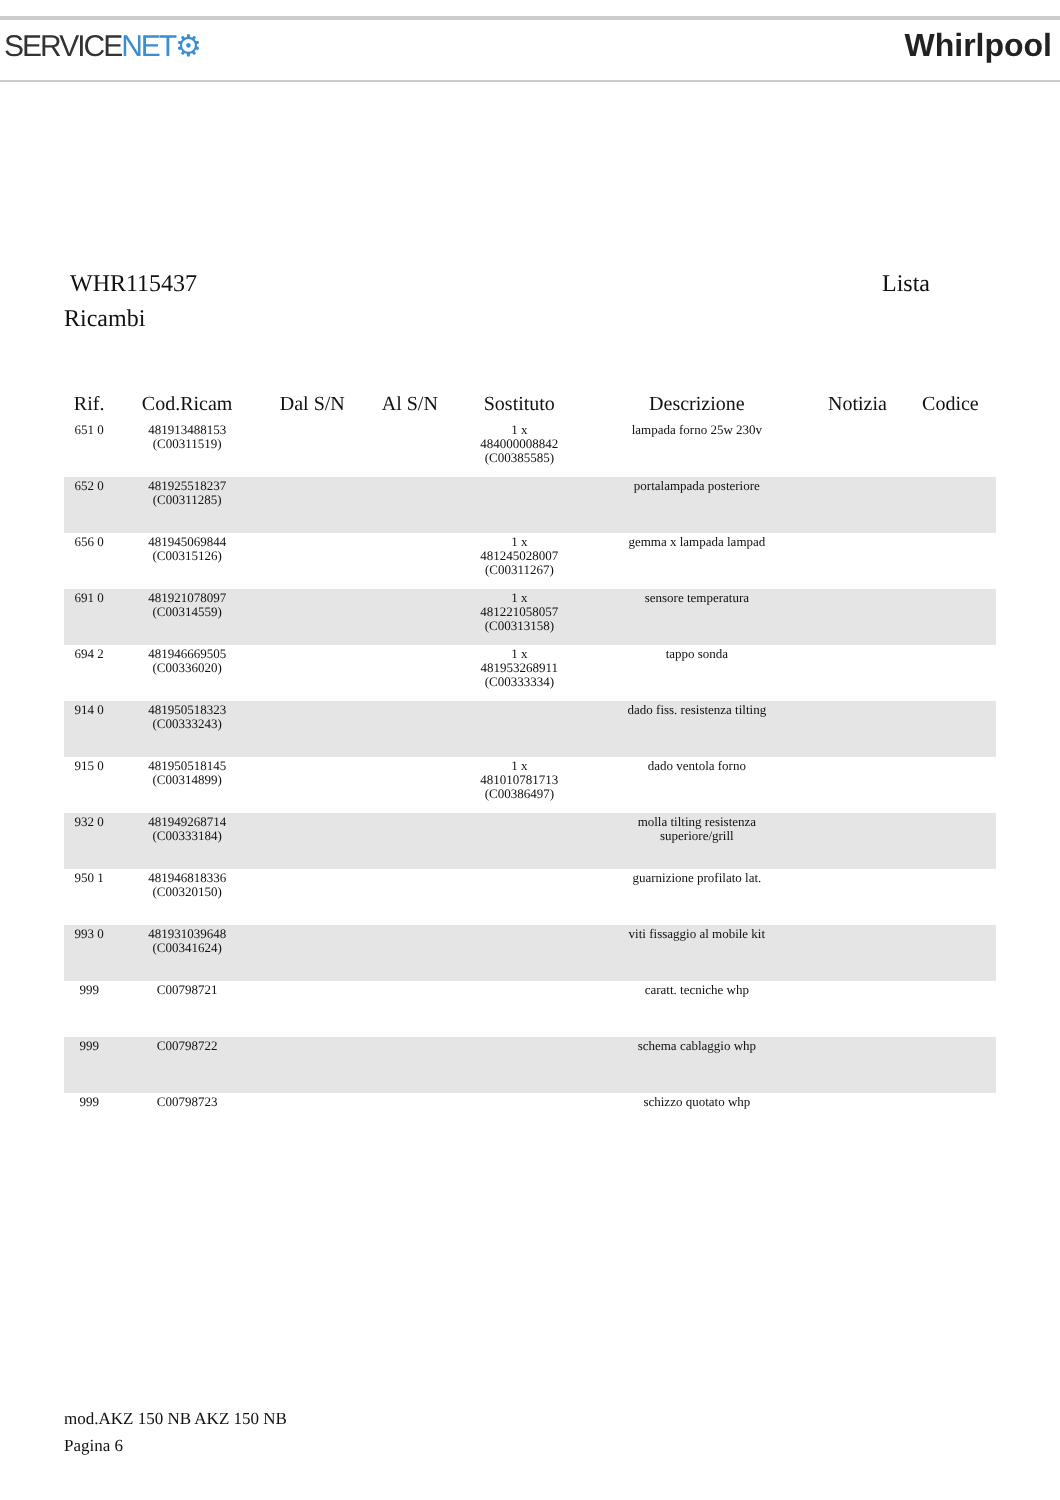SERVICENET⚙ Whirlpool
WHR115437 Lista
Ricambi
| Rif. | Cod.Ricam | Dal S/N | Al S/N | Sostituto | Descrizione | Notizia | Codice |
| --- | --- | --- | --- | --- | --- | --- | --- |
| 651 0 | 481913488153 (C00311519) | | | 1 x 484000008842 (C00385585) | lampada forno 25w 230v | | |
| 652 0 | 481925518237 (C00311285) | | | | portalampada posteriore | | |
| 656 0 | 481945069844 (C00315126) | | | 1 x 481245028007 (C00311267) | gemma x lampada lampad | | |
| 691 0 | 481921078097 (C00314559) | | | 1 x 481221058057 (C00313158) | sensore temperatura | | |
| 694 2 | 481946669505 (C00336020) | | | 1 x 481953268911 (C00333334) | tappo sonda | | |
| 914 0 | 481950518323 (C00333243) | | | | dado fiss. resistenza tilting | | |
| 915 0 | 481950518145 (C00314899) | | | 1 x 481010781713 (C00386497) | dado ventola forno | | |
| 932 0 | 481949268714 (C00333184) | | | | molla tilting resistenza superiore/grill | | |
| 950 1 | 481946818336 (C00320150) | | | | guarnizione profilato lat. | | |
| 993 0 | 481931039648 (C00341624) | | | | viti fissaggio al mobile kit | | |
| 999 | C00798721 | | | | caratt. tecniche whp | | |
| 999 | C00798722 | | | | schema cablaggio whp | | |
| 999 | C00798723 | | | | schizzo quotato whp | | |
mod.AKZ 150 NB AKZ 150 NB
Pagina 6